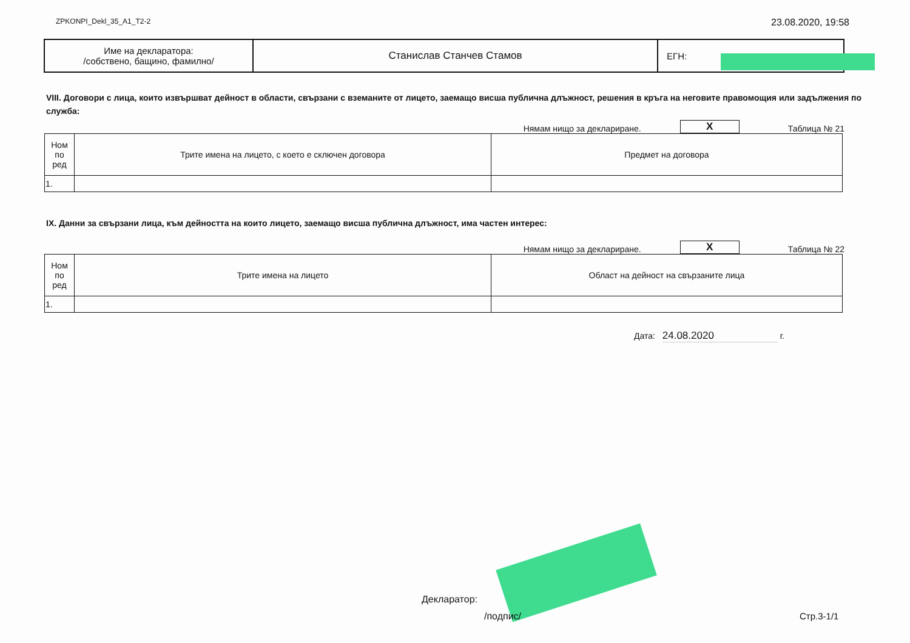ZPKONPI_Dekl_35_A1_T2-2 23.08.2020, 19:58
| Име на декларатора: /собствено, бащино, фамилно/ | Станислав Станчев Стамов | ЕГН: |
VIII. Договори с лица, които извършват дейност в области, свързани с вземаните от лицето, заемащо висша публична длъжност, решения в кръга на неговите правомощия или задължения по служба:
Нямам нищо за деклариране. X Таблица № 21
| Ном по ред | Трите имена на лицето, с което е сключен договора | Предмет на договора |
| 1. | | |
IX. Данни за свързани лица, към дейността на които лицето, заемащо висша публична длъжност, има частен интерес:
Нямам нищо за деклариране. X Таблица № 22
| Ном по ред | Трите имена на лицето | Област на дейност на свързаните лица |
| 1. | | |
Дата: 24.08.2020 г.
Декларатор:
/подпис/ Стр.3-1/1